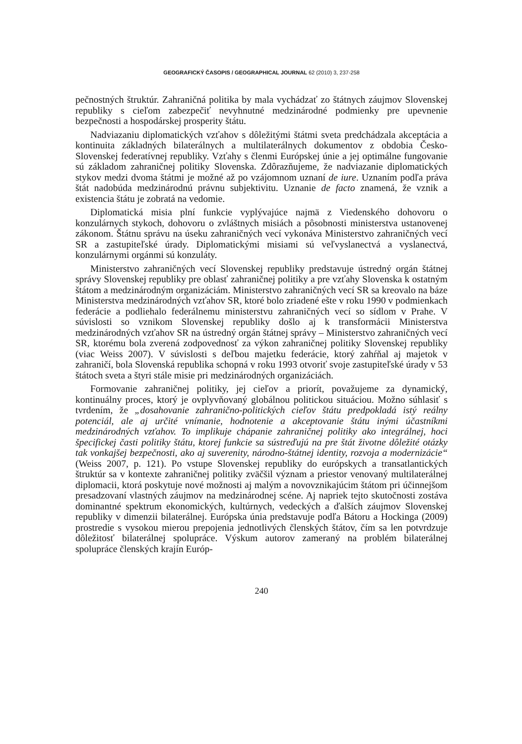GEOGRAFICKÝ ČASOPIS / GEOGRAPHICAL JOURNAL 62 (2010) 3, 237-258
pečnostných štruktúr. Zahraničná politika by mala vychádzať zo štátnych záujmov Slovenskej republiky s cieľom zabezpečiť nevyhnutné medzinárodné podmienky pre upevnenie bezpečnosti a hospodárskej prosperity štátu.
Nadviazaniu diplomatických vzťahov s dôležitými štátmi sveta predchádzala akceptácia a kontinuita základných bilaterálnych a multilaterálnych dokumentov z obdobia Česko-Slovenskej federatívnej republiky. Vzťahy s členmi Európskej únie a jej optimálne fungovanie sú základom zahraničnej politiky Slovenska. Zdôrazňujeme, že nadviazanie diplomatických stykov medzi dvoma štátmi je možné až po vzájomnom uznaní de iure. Uznaním podľa práva štát nadobúda medzinárodnú právnu subjektivitu. Uznanie de facto znamená, že vznik a existencia štátu je zobratá na vedomie.
Diplomatická misia plní funkcie vyplývajúce najmä z Viedenského dohovoru o konzulárnych stykoch, dohovoru o zvláštnych misiách a pôsobnosti ministerstva ustanovenej zákonom. Štátnu správu na úseku zahraničných vecí vykonáva Ministerstvo zahraničných vecí SR a zastupiteľské úrady. Diplomatickými misiami sú veľvyslanectvá a vyslanectvá, konzulárnymi orgánmi sú konzuláty.
Ministerstvo zahraničných vecí Slovenskej republiky predstavuje ústredný orgán štátnej správy Slovenskej republiky pre oblasť zahraničnej politiky a pre vzťahy Slovenska k ostatným štátom a medzinárodným organizáciám. Ministerstvo zahraničných vecí SR sa kreovalo na báze Ministerstva medzinárodných vzťahov SR, ktoré bolo zriadené ešte v roku 1990 v podmienkach federácie a podliehalo federálnemu ministerstvu zahraničných vecí so sídlom v Prahe. V súvislosti so vznikom Slovenskej republiky došlo aj k transformácii Ministerstva medzinárodných vzťahov SR na ústredný orgán štátnej správy – Ministerstvo zahraničných vecí SR, ktorému bola zverená zodpovednosť za výkon zahraničnej politiky Slovenskej republiky (viac Weiss 2007). V súvislosti s deľbou majetku federácie, ktorý zahŕňal aj majetok v zahraničí, bola Slovenská republika schopná v roku 1993 otvoriť svoje zastupiteľské úrady v 53 štátoch sveta a štyri stále misie pri medzinárodných organizáciách.
Formovanie zahraničnej politiky, jej cieľov a priorít, považujeme za dynamický, kontinuálny proces, ktorý je ovplyvňovaný globálnou politickou situáciou. Možno súhlasiť s tvrdením, že „dosahovanie zahranično-politických cieľov štátu predpokladá istý reálny potenciál, ale aj určité vnímanie, hodnotenie a akceptovanie štátu inými účastníkmi medzinárodných vzťahov. To implikuje chápanie zahraničnej politiky ako integrálnej, hoci špecifickej časti politiky štátu, ktorej funkcie sa sústreďujú na pre štát životne dôležité otázky tak vonkajšej bezpečnosti, ako aj suverenity, národno-štátnej identity, rozvoja a modernizácie“ (Weiss 2007, p. 121). Po vstupe Slovenskej republiky do európskych a transatlantických štruktúr sa v kontexte zahraničnej politiky zväčšil význam a priestor venovaný multilaterálnej diplomacii, ktorá poskytuje nové možnosti aj malým a novovznikajúcim štátom pri účinnejšom presadzovaní vlastných záujmov na medzinárodnej scéne. Aj napriek tejto skutočnosti zostáva dominantné spektrum ekonomických, kultúrnych, vedeckých a ďalších záujmov Slovenskej republiky v dimenzii bilaterálnej. Európska únia predstavuje podľa Bátoru a Hockinga (2009) prostredie s vysokou mierou prepojenia jednotlivých členských štátov, čím sa len potvrdzuje dôležitosť bilaterálnej spolupráce. Výskum autorov zameraný na problém bilaterálnej spolupráce členských krajín Európ-
240